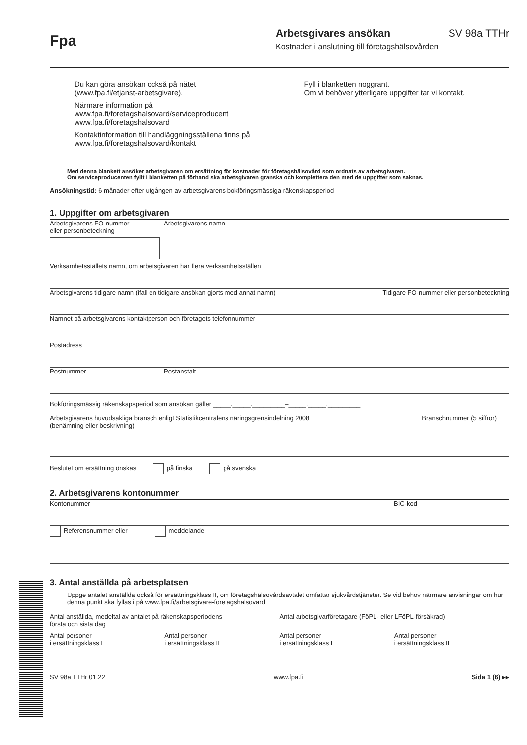Fpa
Arbetsgivares ansökan SV 98a TTHr
Kostnader i anslutning till företagshälsovården
Du kan göra ansökan också på nätet
(www.fpa.fi/etjanst-arbetsgivare).
Närmare information på
www.fpa.fi/foretagshalsovard/serviceproducent
www.fpa.fi/foretagshalsovard
Kontaktinformation till handläggningsställena finns på
www.fpa.fi/foretagshalsovard/kontakt
Fyll i blanketten noggrant.
Om vi behöver ytterligare uppgifter tar vi kontakt.
Med denna blankett ansöker arbetsgivaren om ersättning för kostnader för företagshälsovård som ordnats av arbetsgivaren.
Om serviceproducenten fyllt i blanketten på förhand ska arbetsgivaren granska och komplettera den med de uppgifter som saknas.
Ansökningstid: 6 månader efter utgången av arbetsgivarens bokföringsmässiga räkenskapsperiod
1. Uppgifter om arbetsgivaren
Arbetsgivarens FO-nummer
eller personbeteckning
Arbetsgivarens namn
Verksamhetsställets namn, om arbetsgivaren har flera verksamhetsställen
Arbetsgivarens tidigare namn (ifall en tidigare ansökan gjorts med annat namn) Tidigare FO-nummer eller personbeteckning
Namnet på arbetsgivarens kontaktperson och företagets telefonnummer
Postadress
Postnummer Postanstalt
Bokföringsmässig räkenskapsperiod som ansökan gäller _____._____._________–_____._____._________
Arbetsgivarens huvudsakliga bransch enligt Statistikcentralens näringsgrensindelning 2008
(benämning eller beskrivning) Branschnummer (5 siffror)
Beslutet om ersättning önskas på finska på svenska
2. Arbetsgivarens kontonummer
Kontonummer BIC-kod
Referensnummer eller meddelande
3. Antal anställda på arbetsplatsen
Uppge antalet anställda också för ersättningsklass II, om företagshälsovårdsavtalet omfattar sjukvårdstjänster. Se vid behov närmare anvisningar om hur denna punkt ska fyllas i på www.fpa.fi/arbetsgivare-foretagshalsovard
Antal anställda, medeltal av antalet på räkenskapsperiodens
första och sista dag
Antal arbetsgivarföretagare (FöPL- eller LFöPL-försäkrad)
Antal personer
i ersättningsklass I
Antal personer
i ersättningsklass II
Antal personer
i ersättningsklass I
Antal personer
i ersättningsklass II
SV 98a TTHr 01.22 www.fpa.fi Sida 1 (6) ▸▸